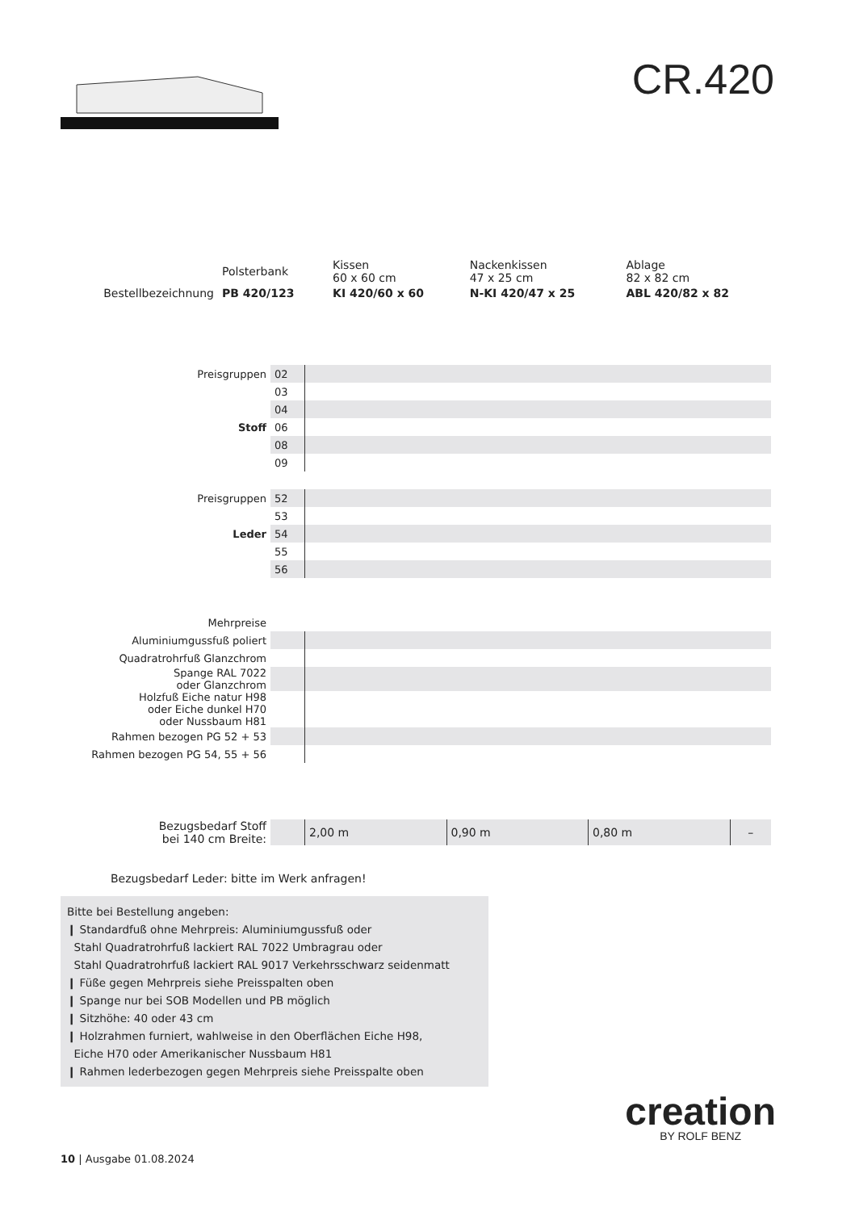CR.420
| | Polsterbank | Kissen 60 x 60 cm | Nackenkissen 47 x 25 cm | Ablage 82 x 82 cm |
| Bestellbezeichnung | PB 420/123 | KI 420/60 x 60 | N-KI 420/47 x 25 | ABL 420/82 x 82 |
| Preisgruppen | 02 | |
| | 03 | |
| | 04 | |
| Stoff | 06 | |
| | 08 | |
| | 09 | |
| Preisgruppen | 52 | |
| | 53 | |
| Leder | 54 | |
| | 55 | |
| | 56 | |
| Mehrpreise | | |
| Aluminiumgussfuß poliert | | |
| Quadratrohrfuß Glanzchrom | | |
| Spange RAL 7022 oder Glanzchrom | | |
| Holzfuß Eiche natur H98 oder Eiche dunkel H70 oder Nussbaum H81 | | |
| Rahmen bezogen PG 52 + 53 | | |
| Rahmen bezogen PG 54, 55 + 56 | | |
| Bezugsbedarf Stoff bei 140 cm Breite: | | 2,00 m | 0,90 m | 0,80 m | – |
Bezugsbedarf Leder: bitte im Werk anfragen!
Bitte bei Bestellung angeben:
❙ Standardfuß ohne Mehrpreis: Aluminiumgussfuß oder
Stahl Quadratrohrfuß lackiert RAL 7022 Umbragrau oder
Stahl Quadratrohrfuß lackiert RAL 9017 Verkehrsschwarz seidenmatt
❙ Füße gegen Mehrpreis siehe Preisspalten oben
❙ Spange nur bei SOB Modellen und PB möglich
❙ Sitzhöhe: 40 oder 43 cm
❙ Holzrahmen furniert, wahlweise in den Oberflächen Eiche H98,
Eiche H70 oder Amerikanischer Nussbaum H81
❙ Rahmen lederbezogen gegen Mehrpreis siehe Preisspalte oben
creation
BY ROLF BENZ
10 | Ausgabe 01.08.2024